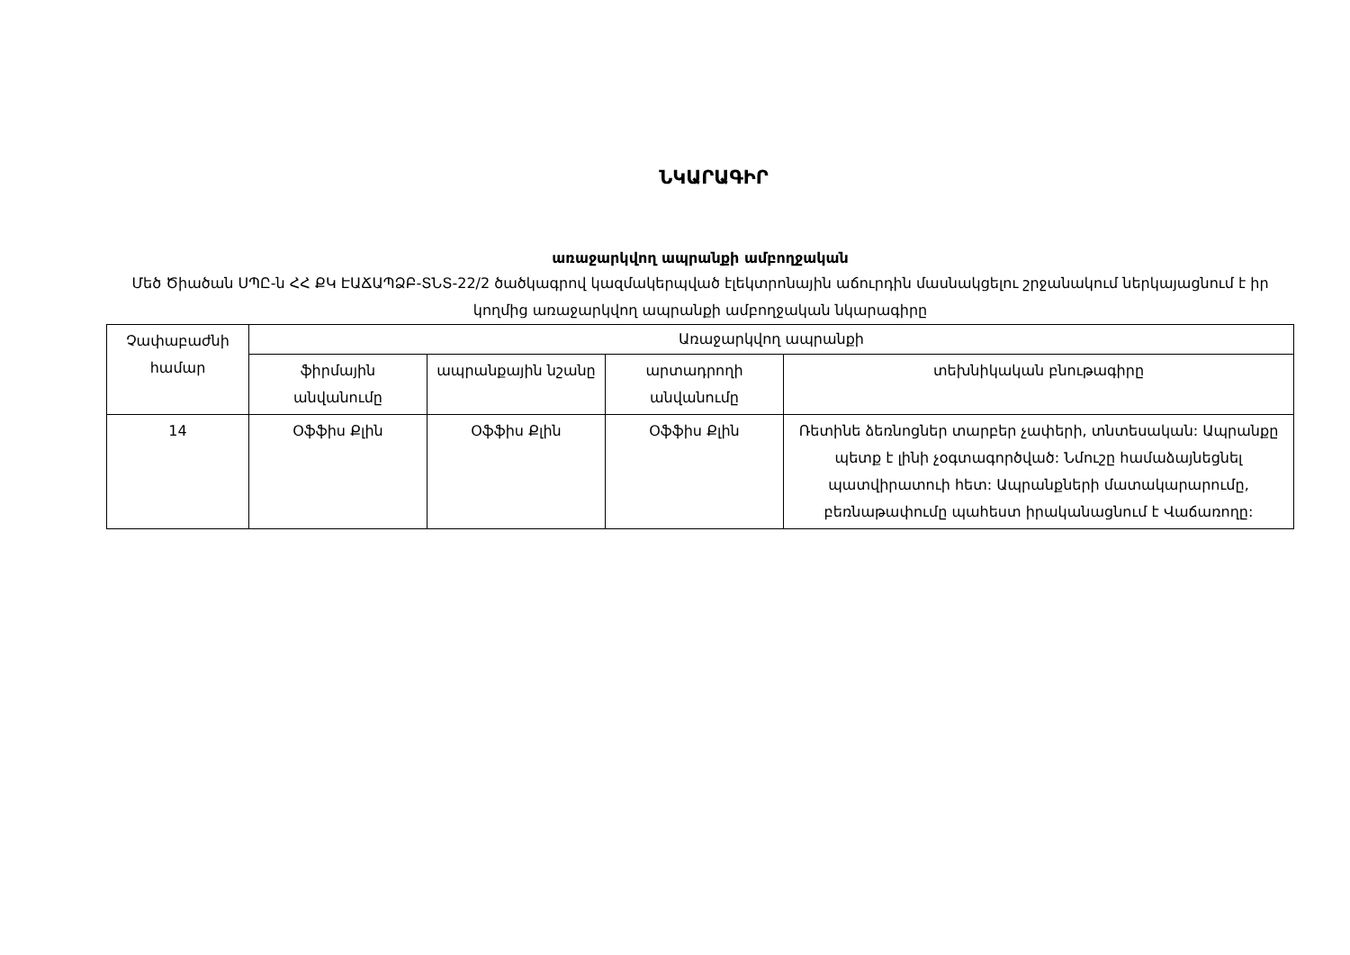ՆԿԱՐԱԳԻՐ
առաջարկվող ապրանքի ամբողջական
Մեծ Ծիածան ՍՊԸ-ն ՀՀ ՔԿ ԷԱՃԱՊՁԲ-ՏՆՏ-22/2 ծածկագրով կազմակերպված էլեկտրոնային աճուրդին մասնակցելու շրջանակում ներկայացնում է իր կողմից առաջարկվող ապրանքի ամբողջական նկարագիրը
| Չափաբաժնի համար | Առաջարկվող ապրանքի | | | |
| | ֆիրմային անվանումը | ապրանքային նշանը | արտադրողի անվանումը | տեխնիկական բնութագիրը |
| 14 | Օֆֆիս Քլին | Օֆֆիս Քլին | Օֆֆիս Քլին | Ռետինե ձեռնոցներ տարբեր չափերի, տնտեսական: Ապրանքը պետք է լինի չօգտագործված: Նմուշը համաձայնեցնել պատվիրատուի հետ: Ապրանքների մատակարարումը, բեռնաթափումը պահեստ իրականացնում է Վաճառողը: |